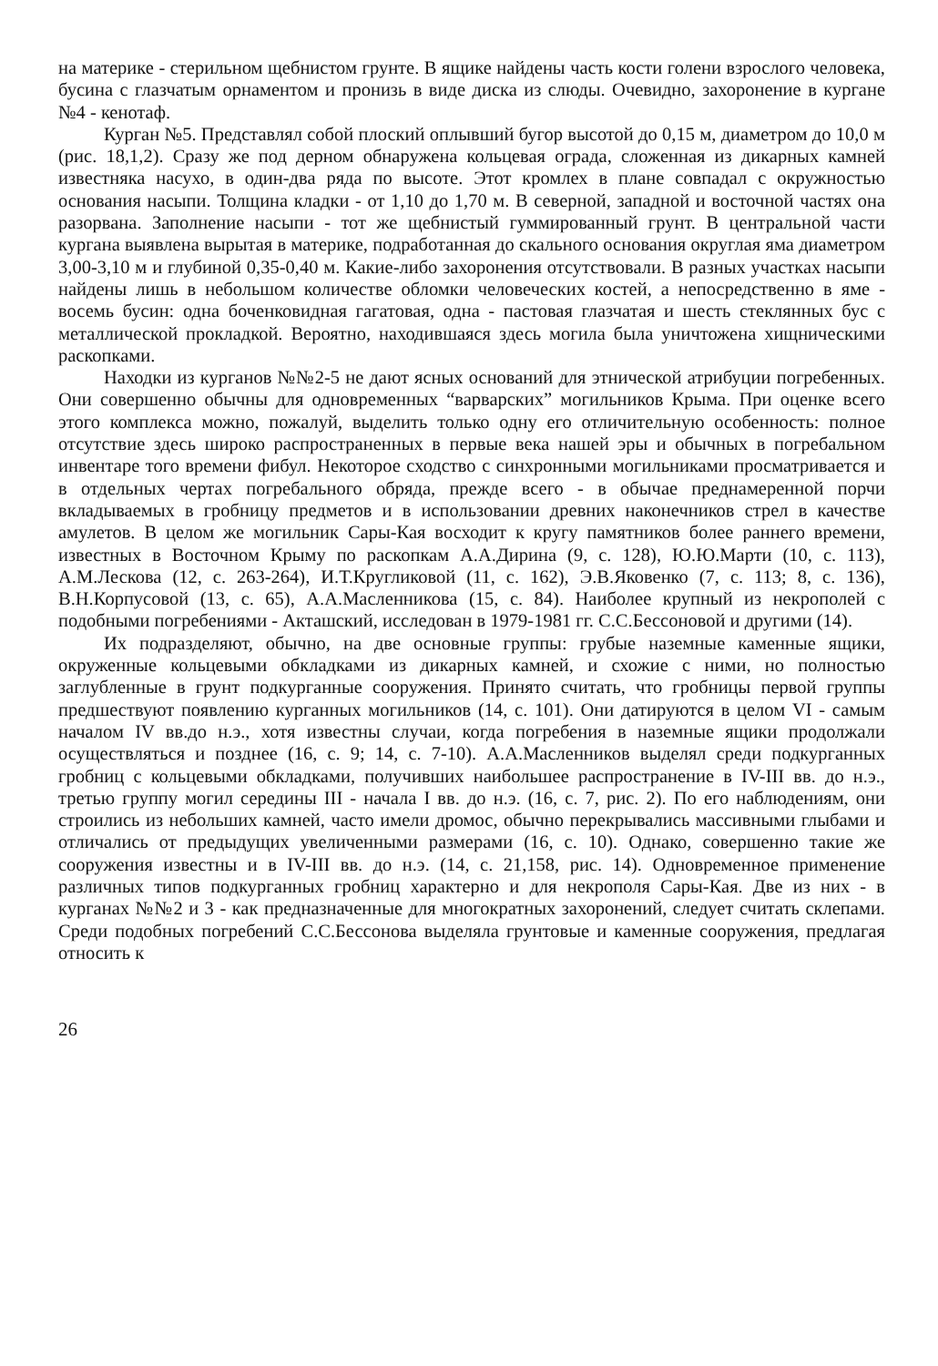на материке - стерильном щебнистом грунте. В ящике найдены часть кости голени взрослого человека, бусина с глазчатым орнаментом и пронизь в виде диска из слюды. Очевидно, захоронение в кургане №4 - кенотаф.
Курган №5. Представлял собой плоский оплывший бугор высотой до 0,15 м, диаметром до 10,0 м (рис. 18,1,2). Сразу же под дерном обнаружена кольцевая ограда, сложенная из дикарных камней известняка насухо, в один-два ряда по высоте. Этот кромлех в плане совпадал с окружностью основания насыпи. Толщина кладки - от 1,10 до 1,70 м. В северной, западной и восточной частях она разорвана. Заполнение насыпи - тот же щебнистый гуммированный грунт. В центральной части кургана выявлена вырытая в материке, подработанная до скального основания округлая яма диаметром 3,00-3,10 м и глубиной 0,35-0,40 м. Какие-либо захоронения отсутствовали. В разных участках насыпи найдены лишь в небольшом количестве обломки человеческих костей, а непосредственно в яме - восемь бусин: одна боченковидная гагатовая, одна - пастовая глазчатая и шесть стеклянных бус с металлической прокладкой. Вероятно, находившаяся здесь могила была уничтожена хищническими раскопками.
Находки из курганов №№2-5 не дают ясных оснований для этнической атрибуции погребенных. Они совершенно обычны для одновременных “варварских” могильников Крыма. При оценке всего этого комплекса можно, пожалуй, выделить только одну его отличительную особенность: полное отсутствие здесь широко распространенных в первые века нашей эры и обычных в погребальном инвентаре того времени фибул. Некоторое сходство с синхронными могильниками просматривается и в отдельных чертах погребального обряда, прежде всего - в обычае преднамеренной порчи вкладываемых в гробницу предметов и в использовании древних наконечников стрел в качестве амулетов. В целом же могильник Сары-Кая восходит к кругу памятников более раннего времени, известных в Восточном Крыму по раскопкам А.А.Дирина (9, с. 128), Ю.Ю.Марти (10, с. 113), А.М.Лескова (12, с. 263-264), И.Т.Кругликовой (11, с. 162), Э.В.Яковенко (7, с. 113; 8, с. 136), В.Н.Корпусовой (13, с. 65), А.А.Масленникова (15, с. 84). Наиболее крупный из некрополей с подобными погребениями - Акташский, исследован в 1979-1981 гг. С.С.Бессоновой и другими (14).
Их подразделяют, обычно, на две основные группы: грубые наземные каменные ящики, окруженные кольцевыми обкладками из дикарных камней, и схожие с ними, но полностью заглубленные в грунт подкурганные сооружения. Принято считать, что гробницы первой группы предшествуют появлению курганных могильников (14, с. 101). Они датируются в целом VI - самым началом IV вв.до н.э., хотя известны случаи, когда погребения в наземные ящики продолжали осуществляться и позднее (16, с. 9; 14, с. 7-10). А.А.Масленников выделял среди подкурганных гробниц с кольцевыми обкладками, получивших наибольшее распространение в IV-III вв. до н.э., третью группу могил середины III - начала I вв. до н.э. (16, с. 7, рис. 2). По его наблюдениям, они строились из небольших камней, часто имели дромос, обычно перекрывались массивными глыбами и отличались от предыдущих увеличенными размерами (16, с. 10). Однако, совершенно такие же сооружения известны и в IV-III вв. до н.э. (14, с. 21,158, рис. 14). Одновременное применение различных типов подкурганных гробниц характерно и для некрополя Сары-Кая. Две из них - в курганах №№2 и 3 - как предназначенные для многократных захоронений, следует считать склепами. Среди подобных погребений С.С.Бессонова выделяла грунтовые и каменные сооружения, предлагая относить к
26